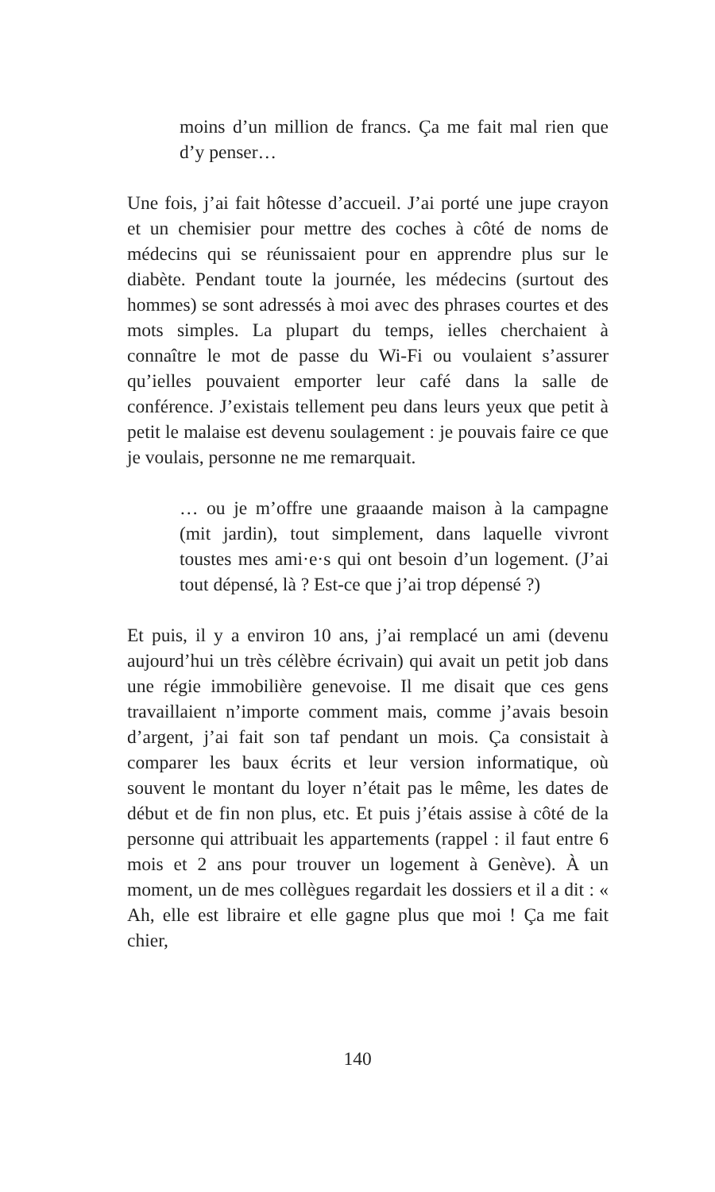moins d’un million de francs. Ça me fait mal rien que d’y penser…
Une fois, j’ai fait hôtesse d’accueil. J’ai porté une jupe crayon et un chemisier pour mettre des coches à côté de noms de médecins qui se réunissaient pour en apprendre plus sur le diabète. Pendant toute la journée, les médecins (surtout des hommes) se sont adressés à moi avec des phrases courtes et des mots simples. La plupart du temps, ielles cherchaient à connaître le mot de passe du Wi-Fi ou voulaient s’assurer qu’ielles pouvaient emporter leur café dans la salle de conférence. J’existais tellement peu dans leurs yeux que petit à petit le malaise est devenu soulagement : je pouvais faire ce que je voulais, personne ne me remarquait.
… ou je m’offre une graaande maison à la campagne (mit jardin), tout simplement, dans laquelle vivront toustes mes ami·e·s qui ont besoin d’un logement. (J’ai tout dépensé, là ? Est-ce que j’ai trop dépensé ?)
Et puis, il y a environ 10 ans, j’ai remplacé un ami (devenu aujourd’hui un très célèbre écrivain) qui avait un petit job dans une régie immobilière genevoise. Il me disait que ces gens travaillaient n’importe comment mais, comme j’avais besoin d’argent, j’ai fait son taf pendant un mois. Ça consistait à comparer les baux écrits et leur version informatique, où souvent le montant du loyer n’était pas le même, les dates de début et de fin non plus, etc. Et puis j’étais assise à côté de la personne qui attribuait les appartements (rappel : il faut entre 6 mois et 2 ans pour trouver un logement à Genève). À un moment, un de mes collègues regardait les dossiers et il a dit : « Ah, elle est libraire et elle gagne plus que moi ! Ça me fait chier,
140